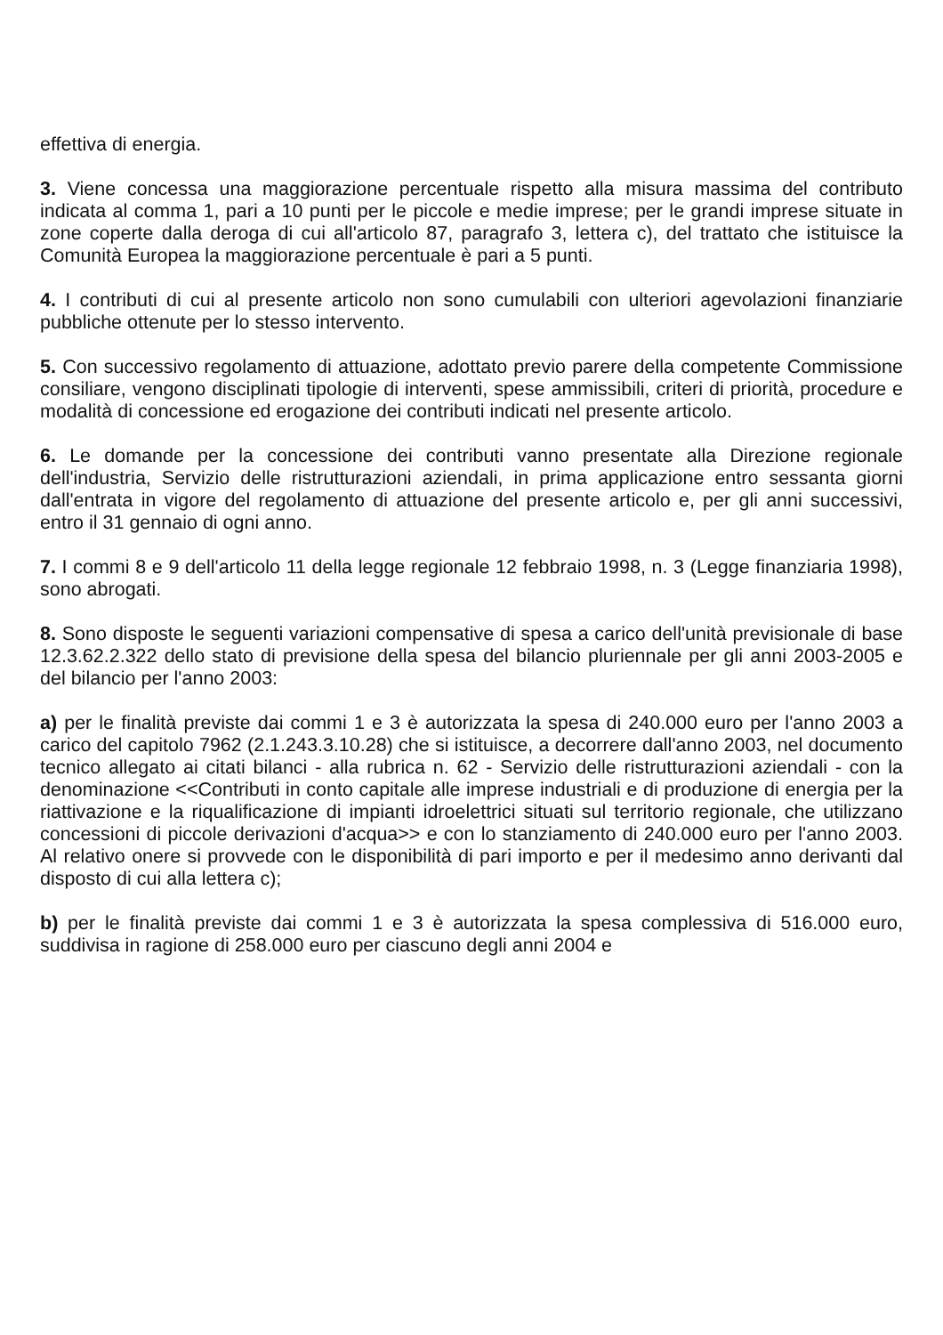effettiva di energia.
3. Viene concessa una maggiorazione percentuale rispetto alla misura massima del contributo indicata al comma 1, pari a 10 punti per le piccole e medie imprese; per le grandi imprese situate in zone coperte dalla deroga di cui all'articolo 87, paragrafo 3, lettera c), del trattato che istituisce la Comunità Europea la maggiorazione percentuale è pari a 5 punti.
4. I contributi di cui al presente articolo non sono cumulabili con ulteriori agevolazioni finanziarie pubbliche ottenute per lo stesso intervento.
5. Con successivo regolamento di attuazione, adottato previo parere della competente Commissione consiliare, vengono disciplinati tipologie di interventi, spese ammissibili, criteri di priorità, procedure e modalità di concessione ed erogazione dei contributi indicati nel presente articolo.
6. Le domande per la concessione dei contributi vanno presentate alla Direzione regionale dell'industria, Servizio delle ristrutturazioni aziendali, in prima applicazione entro sessanta giorni dall'entrata in vigore del regolamento di attuazione del presente articolo e, per gli anni successivi, entro il 31 gennaio di ogni anno.
7. I commi 8 e 9 dell'articolo 11 della legge regionale 12 febbraio 1998, n. 3 (Legge finanziaria 1998), sono abrogati.
8. Sono disposte le seguenti variazioni compensative di spesa a carico dell'unità previsionale di base 12.3.62.2.322 dello stato di previsione della spesa del bilancio pluriennale per gli anni 2003-2005 e del bilancio per l'anno 2003:
a) per le finalità previste dai commi 1 e 3 è autorizzata la spesa di 240.000 euro per l'anno 2003 a carico del capitolo 7962 (2.1.243.3.10.28) che si istituisce, a decorrere dall'anno 2003, nel documento tecnico allegato ai citati bilanci - alla rubrica n. 62 - Servizio delle ristrutturazioni aziendali - con la denominazione <<Contributi in conto capitale alle imprese industriali e di produzione di energia per la riattivazione e la riqualificazione di impianti idroelettrici situati sul territorio regionale, che utilizzano concessioni di piccole derivazioni d'acqua>> e con lo stanziamento di 240.000 euro per l'anno 2003. Al relativo onere si provvede con le disponibilità di pari importo e per il medesimo anno derivanti dal disposto di cui alla lettera c);
b) per le finalità previste dai commi 1 e 3 è autorizzata la spesa complessiva di 516.000 euro, suddivisa in ragione di 258.000 euro per ciascuno degli anni 2004 e